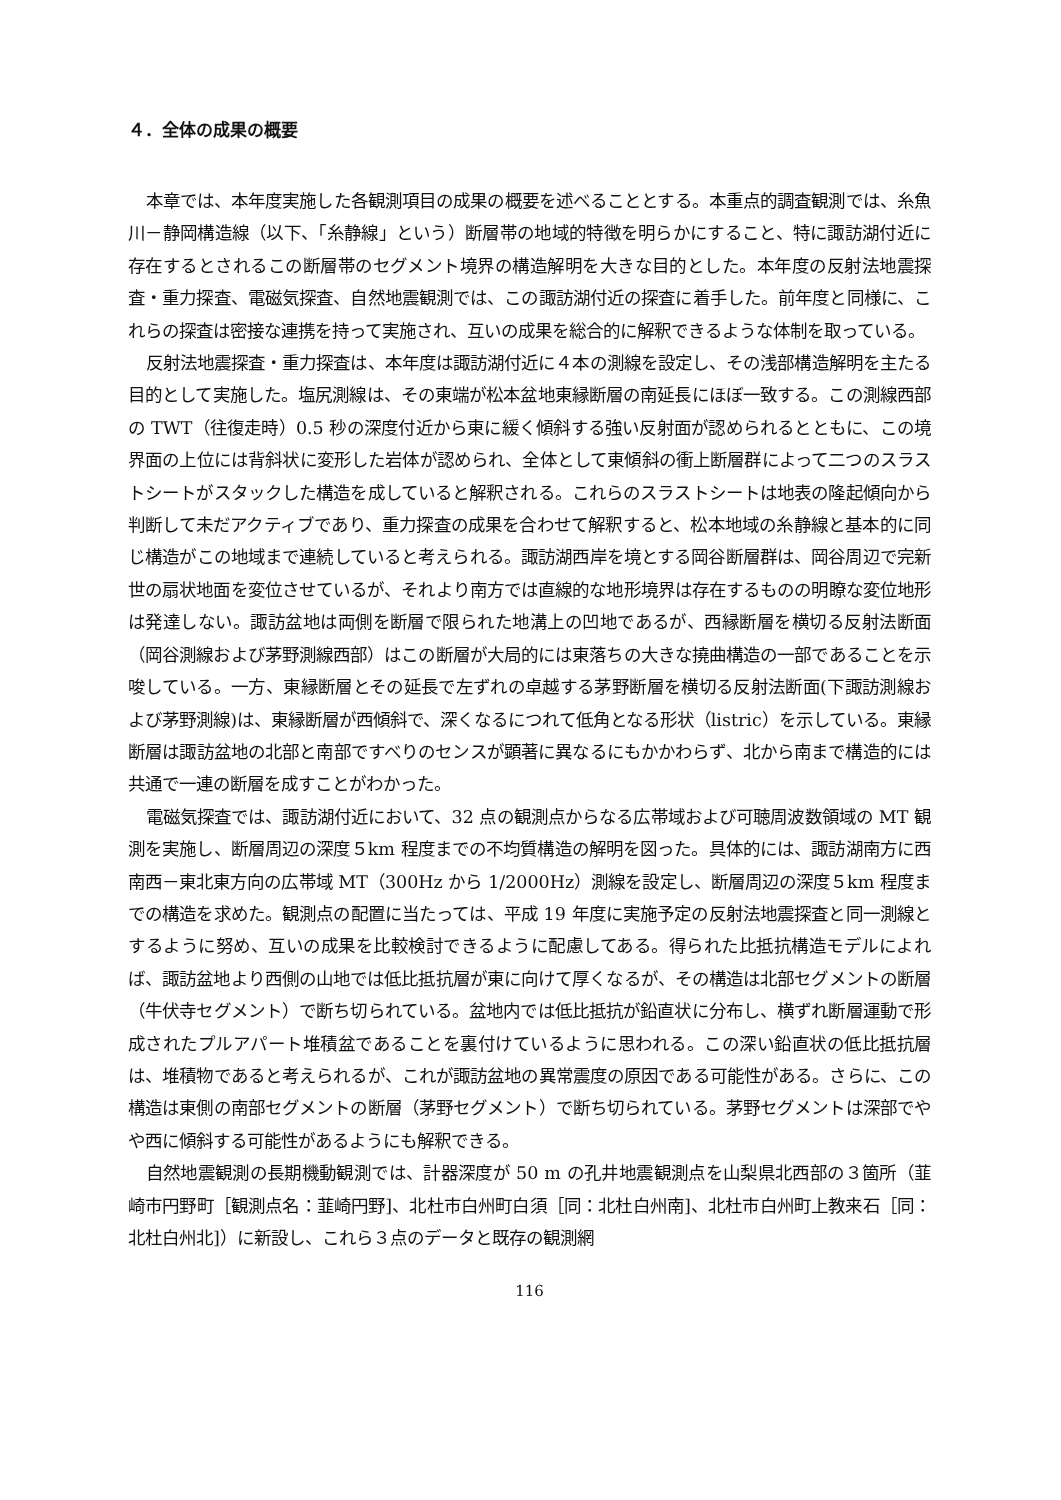４．全体の成果の概要
本章では、本年度実施した各観測項目の成果の概要を述べることとする。本重点的調査観測では、糸魚川－静岡構造線（以下、「糸静線」という）断層帯の地域的特徴を明らかにすること、特に諏訪湖付近に存在するとされるこの断層帯のセグメント境界の構造解明を大きな目的とした。本年度の反射法地震探査・重力探査、電磁気探査、自然地震観測では、この諏訪湖付近の探査に着手した。前年度と同様に、これらの探査は密接な連携を持って実施され、互いの成果を総合的に解釈できるような体制を取っている。
反射法地震探査・重力探査は、本年度は諏訪湖付近に４本の測線を設定し、その浅部構造解明を主たる目的として実施した。塩尻測線は、その東端が松本盆地東縁断層の南延長にほぼ一致する。この測線西部の TWT（往復走時）0.5 秒の深度付近から東に緩く傾斜する強い反射面が認められるとともに、この境界面の上位には背斜状に変形した岩体が認められ、全体として東傾斜の衝上断層群によって二つのスラストシートがスタックした構造を成していると解釈される。これらのスラストシートは地表の隆起傾向から判断して未だアクティブであり、重力探査の成果を合わせて解釈すると、松本地域の糸静線と基本的に同じ構造がこの地域まで連続していると考えられる。諏訪湖西岸を境とする岡谷断層群は、岡谷周辺で完新世の扇状地面を変位させているが、それより南方では直線的な地形境界は存在するものの明瞭な変位地形は発達しない。諏訪盆地は両側を断層で限られた地溝上の凹地であるが、西縁断層を横切る反射法断面（岡谷測線および茅野測線西部）はこの断層が大局的には東落ちの大きな撓曲構造の一部であることを示唆している。一方、東縁断層とその延長で左ずれの卓越する茅野断層を横切る反射法断面(下諏訪測線および茅野測線)は、東縁断層が西傾斜で、深くなるにつれて低角となる形状（listric）を示している。東縁断層は諏訪盆地の北部と南部ですべりのセンスが顕著に異なるにもかかわらず、北から南まで構造的には共通で一連の断層を成すことがわかった。
電磁気探査では、諏訪湖付近において、32 点の観測点からなる広帯域および可聴周波数領域の MT 観測を実施し、断層周辺の深度５km 程度までの不均質構造の解明を図った。具体的には、諏訪湖南方に西南西－東北東方向の広帯域 MT（300Hz から 1/2000Hz）測線を設定し、断層周辺の深度５km 程度までの構造を求めた。観測点の配置に当たっては、平成 19 年度に実施予定の反射法地震探査と同一測線とするように努め、互いの成果を比較検討できるように配慮してある。得られた比抵抗構造モデルによれば、諏訪盆地より西側の山地では低比抵抗層が東に向けて厚くなるが、その構造は北部セグメントの断層（牛伏寺セグメント）で断ち切られている。盆地内では低比抵抗が鉛直状に分布し、横ずれ断層運動で形成されたプルアパート堆積盆であることを裏付けているように思われる。この深い鉛直状の低比抵抗層は、堆積物であると考えられるが、これが諏訪盆地の異常震度の原因である可能性がある。さらに、この構造は東側の南部セグメントの断層（茅野セグメント）で断ち切られている。茅野セグメントは深部でやや西に傾斜する可能性があるようにも解釈できる。
自然地震観測の長期機動観測では、計器深度が 50 m の孔井地震観測点を山梨県北西部の３箇所（韮崎市円野町［観測点名：韮崎円野]、北杜市白州町白須［同：北杜白州南]、北杜市白州町上教来石［同：北杜白州北]）に新設し、これら３点のデータと既存の観測網
116